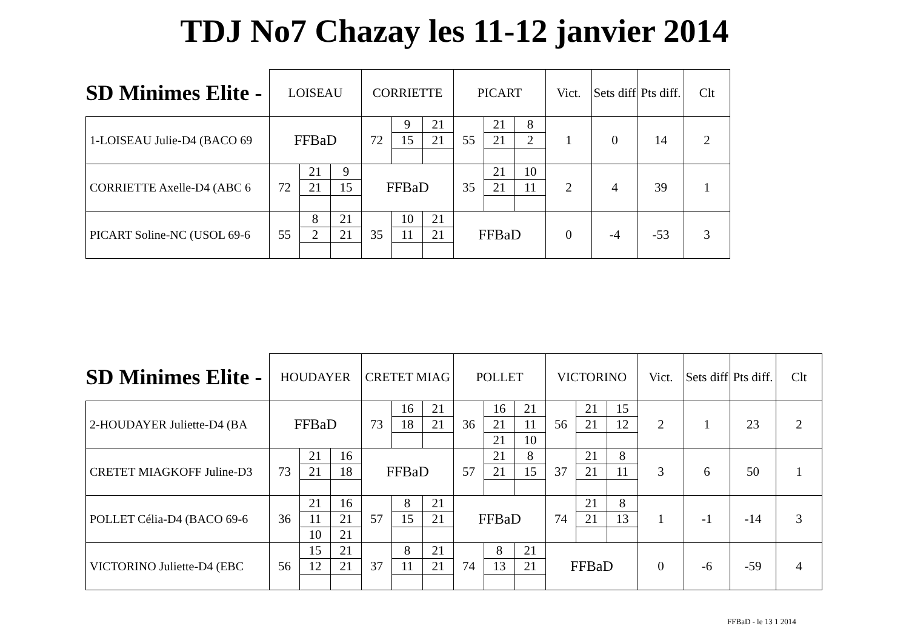TDJ No7 Chazay les 11-12 janvier 2014
| SD Minimes Elite - | LOISEAU | | | CORRIETTE | | | PICART | | | Vict. | Sets diff | Pts diff. | Clt |
| --- | --- | --- | --- | --- | --- | --- | --- | --- | --- | --- | --- | --- | --- |
| 1-LOISEAU Julie-D4 (BACO 69 | FFBaD | | | 72 | 9 | 21 | 55 | 21 | 8 | 1 | 0 | 14 | 2 |
| | | | | | 15 | 21 | | 21 | 2 | | | | |
| CORRIETTE Axelle-D4 (ABC 6 | 72 | 21 | 9 | FFBaD | | | 35 | 21 | 10 | 2 | 4 | 39 | 1 |
| | | 21 | 15 | | | | | 21 | 11 | | | | |
| PICART Soline-NC (USOL 69-6 | 55 | 8 | 21 | 35 | 10 | 21 | FFBaD | | | 0 | -4 | -53 | 3 |
| | | 2 | 21 | | 11 | 21 | | | | | | | |
| SD Minimes Elite - | HOUDAYER | | | CRETET MIAG | | | POLLET | | | VICTORINO | | | Vict. | Sets diff | Pts diff. | Clt |
| --- | --- | --- | --- | --- | --- | --- | --- | --- | --- | --- | --- | --- | --- | --- | --- | --- |
| 2-HOUDAYER Juliette-D4 (BA | FFBaD | | | 73 | 16 | 21 | 36 | 16 | 21 | 56 | 21 | 15 | 2 | 1 | 23 | 2 |
| | | | | | 18 | 21 | | 21 | 11 | | 21 | 12 | | | | |
| | | | | | | | | 21 | 10 | | | | | | | |
| CRETET MIAGKOFF Juline-D3 | 73 | 21 | 16 | FFBaD | | | 57 | 21 | 8 | 37 | 21 | 8 | 3 | 6 | 50 | 1 |
| | | 21 | 18 | | | | | 21 | 15 | | 21 | 11 | | | | |
| POLLET Célia-D4 (BACO 69-6 | 36 | 21 | 16 | 57 | 8 | 21 | FFBaD | | | 74 | 21 | 8 | 1 | -1 | -14 | 3 |
| | | 11 | 21 | | 15 | 21 | | | | | 21 | 13 | | | | |
| | | 10 | 21 | | | | | | | | | | | | | |
| VICTORINO Juliette-D4 (EBC | 56 | 15 | 21 | 37 | 8 | 21 | 74 | 8 | 21 | FFBaD | | | 0 | -6 | -59 | 4 |
| | | 12 | 21 | | 11 | 21 | | 13 | 21 | | | | | | | |
FFBaD - le 13 1 2014